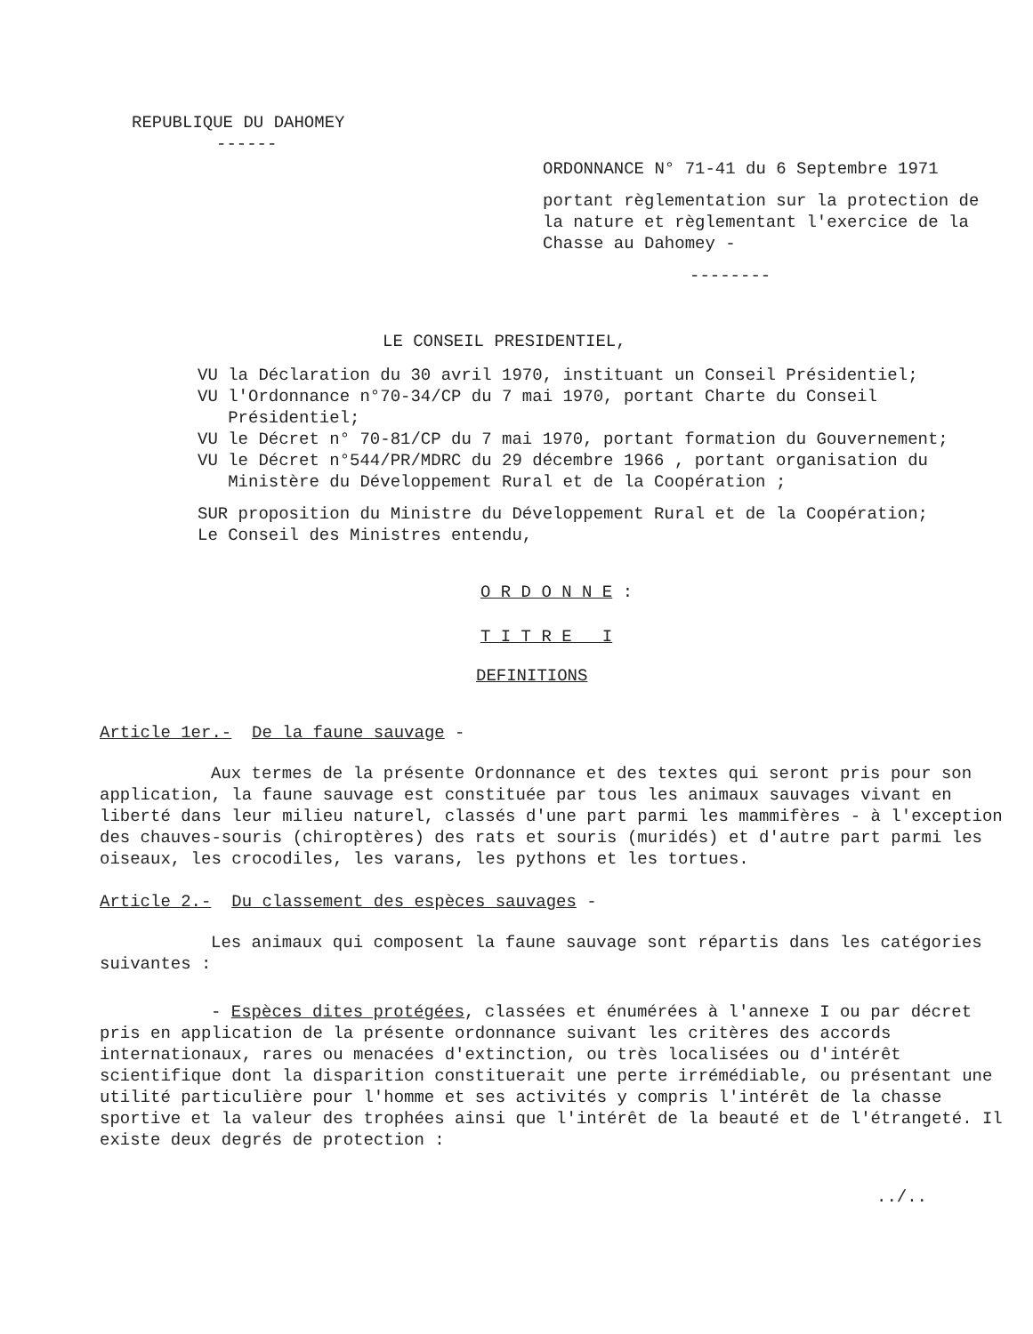REPUBLIQUE DU DAHOMEY
------
ORDONNANCE N° 71-41 du 6 Septembre 1971
portant règlementation sur la protection de la nature et règlementant l'exercice de la Chasse au Dahomey -
--------
LE CONSEIL PRESIDENTIEL,
VU la Déclaration du 30 avril 1970, instituant un Conseil Présidentiel;
VU l'Ordonnance n°70-34/CP du 7 mai 1970, portant Charte du Conseil
Présidentiel;
VU le Décret n° 70-81/CP du 7 mai 1970, portant formation du Gouvernement;
VU le Décret n°544/PR/MDRC du 29 décembre 1966 , portant organisation du
Ministère du Développement Rural et de la Coopération ;
SUR proposition du Ministre du Développement Rural et de la Coopération;
Le Conseil des Ministres entendu,
O R D O N N E :
T I T R E I
DEFINITIONS
Article 1er.- De la faune sauvage -
Aux termes de la présente Ordonnance et des textes qui seront pris pour son application, la faune sauvage est constituée par tous les animaux sauvages vivant en liberté dans leur milieu naturel, classés d'une part parmi les mammifères - à l'exception des chauves-souris (chiroptères) des rats et souris (muridés) et d'autre part parmi les oiseaux, les crocodiles, les varans, les pythons et les tortues.
Article 2.- Du classement des espèces sauvages -
Les animaux qui composent la faune sauvage sont répartis dans les catégories suivantes :
- Espèces dites protégées, classées et énumérées à l'annexe I ou par décret pris en application de la présente ordonnance suivant les critères des accords internationaux, rares ou menacées d'extinction, ou très localisées ou d'intérêt scientifique dont la disparition constituerait une perte irrémédiable, ou présentant une utilité particulière pour l'homme et ses activités y compris l'intérêt de la chasse sportive et la valeur des trophées ainsi que l'intérêt de la beauté et de l'étrangeté. Il existe deux degrés de protection :
../..